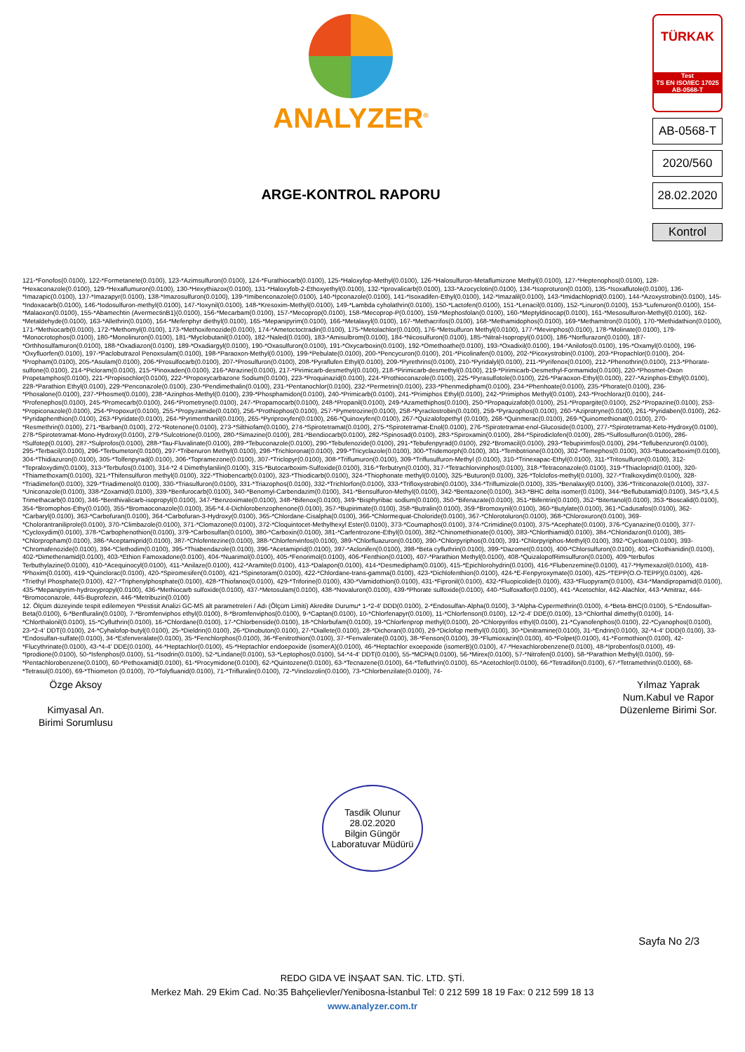ANALYZER<sup>®</sup>
ARGE-KONTROL RAPORU
TÜRKAK
Test
TS EN ISO/IEC 17025
AB-0568-T
AB-0568-T
2020/560
28.02.2020
Kontrol
121-*Fonofos(0.0100), 122-*Formetanete(0.0100), 123-*Azimsulfuron(0.0100), 124-*Furathiocarb(0.0100), 125-*Haloxyfop-Methyl(0.0100), 126-*Halosulfuron-Metaflumizone Methyl(0.0100), 127-*Heptenophos(0.0100), 128-*Hexaconazole(0.0100), 129-*Hexaflumuron(0.0100), 130-*Hexythiazox(0.0100), 131-*Haloxyfob-2-Ethoxyethyl(0.0100), 132-*Iprovalicarb(0.0100), 133-*Azocyclotin(0.0100), 134-*Isoproturon(0.0100), 135-*Isoxaflutole(0.0100), 136-*Imazapic(0.0100), 137-*Imazapyr(0.0100), 138-*Imazosulfuron(0.0100), 139-*Imibenconazole(0.0100), 140-*Ipconazole(0.0100), 141-*Isoxadifen-Ethyl(0.0100), 142-*Imazalil(0.0100), 143-*Imidachloprid(0.0100), 144-*Azoxystrobin(0.0100), 145-*Indoxacarb(0.0100), 146-*Iodosulfuron-methyl(0.0100), 147-*Ioxynil(0.0100), 148-*Kresoxim-Methyl(0.0100), 149-*Lambda cyholathrin(0.0100), 150-*Lactofen(0.0100), 151-*Lenacil(0.0100), 152-*Linuron(0.0100), 153-*Lufenuron(0.0100), 154-*Malaoxon(0.0100), 155-*Abamechtin (AvermectinB1)(0.0100), 156-*Mecarbam(0.0100), 157-*Mecoprop(0.0100), 158-*Mecoprop-P(0.0100), 159-*Mephosfolan(0.0100), 160-*Meptyldinocap(0.0100), 161-*Mesosulfuron-Methyl(0.0100), 162-*Metaldehyde(0.0100), 163-*Allethrin(0.0100), 164-*Mefenphyr diethyl(0.0100), 165-*Mepanipyrim(0.0100), 166-*Metalaxyl(0.0100), 167-*Methacrifos(0.0100), 168-*Methamidophos(0.0100), 169-*Methamitron(0.0100), 170-*Methidathion(0.0100), 171-*Methiocarb(0.0100), 172-*Methomyl(0.0100), 173-*Methoxifenozide(0.0100), 174-*Ametoctoctradin(0.0100), 175-*Metolachlor(0.0100), 176-*Metsulfuron Methyl(0.0100), 177-*Mevinphos(0.0100), 178-*Molinate(0.0100), 179-*Monocrotophos(0.0100), 180-*Monolinuron(0.0100), 181-*Myclobutanil(0.0100), 182-*Naled(0.0100), 183-*Amisulbrom(0.0100), 184-*Nicosulfuron(0.0100), 185-*Nitral-Isopropyl(0.0100), 186-*Norflurazon(0.0100), 187-*Orthhosulfamuron(0.0100), 188-*Oxadiazon(0.0100), 189-*Oxadiargyl(0.0100), 190-*Oxasulfuron(0.0100), 191-*Oxycarboxin(0.0100), 192-*Omethoathe(0.0100), 193-*Oxadixil(0.0100), 194-*Anilofos(0.0100), 195-*Oxamyl(0.0100), 196-*Oxyfluorfen(0.0100), 197-*Paclobutrazol Penoxsulam(0.0100), 198-*Paraoxon-Methyl(0.0100), 199-*Pebulate(0.0100), 200-*Pencycuron(0.0100), 201-*Picolinafen(0.0100), 202-*Picoxystrobin(0.0100), 203-*Propachlor(0.0100), 204-*Propham(0.0100), 205-*Asulam(0.0100), 206-*Prosulfocarb(0.0100), 207-*Prosulfuron(0.0100), 208-*Pyraflufen Ethyl(0.0100), 209-*Pyrethrins(0.0100), 210-*Pyridalyl(0.0100), 211-*Pyrifenox(0.0100), 212-*Phenothrin(0.0100), 213-*Phorate-sulfone(0.0100), 214-*Picloram(0.0100), 215-*Pinoxaden(0.0100), 216-*Atrazine(0.0100), 217-*Pirimicarb-desmethyl(0.0100), 218-*Pirimicarb-desmethyl(0.0100), 219-*Pirimicarb-Desmethyl-Formamido(0.0100), 220-*Phosmet-Oxon Propetamphos(0.0100), 221-*Propisochlor(0.0100), 222-*Propoxycarbazone Sodium(0.0100), 223-*Proquinazid(0.0100), 224-*Prothioconazole(0.0100), 225-*Pyrasulfotole(0.0100), 226-*Paraoxon-Ethyl(0.0100), 227-*Azinphos-Ethyl(0.0100), 228-*Parathion Ethyl(0.0100), 229-*Penconazole(0.0100), 230-*Pendimethalin(0.0100), 231-*Pentanochlor(0.0100), 232-*Permetrin(0.0100), 233-*Phenmedipham(0.0100), 234-*Phenhoate(0.0100), 235-*Phorate(0.0100), 236-*Phosalone(0.0100), 237-*Phosmet(0.0100), 238-*Azinphos-Methyl(0.0100), 239-*Phosphamidon(0.0100), 240-*Primicarb(0.0100), 241-*Primiphos Ethyl(0.0100), 242-*Primiphos Methyl(0.0100), 243-*Prochloraz(0.0100), 244-*Profenephos(0.0100), 245-*Promecarb(0.0100), 246-*Prometryne(0.0100), 247-*Propamocarb(0.0100), 248-*Propanil(0.0100), 249-*Azamethiphos(0.0100), 250-*Propaquizafob(0.0100), 251-*Propargite(0.0100), 252-*Propazine(0.0100), 253-*Propiconazole(0.0100), 254-*Propoxur(0.0100), 255-*Propyzamide(0.0100), 256-*Prothiophos(0.0100), 257-*Pymetrozine(0.0100), 258-*Pyraclostrobin(0.0100), 259-*Pyrazophos(0.0100), 260-*Aziprotryne(0.0100), 261-*Pyridaben(0.0100), 262-*Pyridaphenthion(0.0100), 263-*Pyridate(0.0100), 264-*Pyrimenthanil(0.0100), 265-*Pyriproxyfen(0.0100), 266-*Quinoxyfen(0.0100), 267-*Quizalofopethyl (0.0100), 268-*Quinmerac(0.0100), 269-*Quinomethionat(0.0100), 270-*Resmethrin(0.0100), 271-*Barban(0.0100), 272-*Rotenone(0.0100), 273-*Silthiofam(0.0100), 274-*Spirotetramat(0.0100), 275-*Spirotetramat-Enol(0.0100), 276-*Spirotetramat-enol-Glucoside(0.0100), 277-*Spirotetramat-Keto-Hydroxy(0.0100), 278-*Spirotetramat-Mono-Hydroxy(0.0100), 279-*Sulcotrione(0.0100), 280-*Simazine(0.0100), 281-*Bendiocarb(0.0100), 282-*Spinosad(0.0100), 283-*Spiroxamin(0.0100), 284-*Spirodiclofen(0.0100), 285-*Sulfosulfuron(0.0100), 286-*Sulfotep(0.0100), 287-*Sulprofos(0.0100), 288-*Tau-Fluvalinate(0.0100), 289-*Tebuconazole(0.0100), 290-*Tebufenozide(0.0100), 291-*Tebufenpyrad(0.0100), 292-*Bromacil(0.0100), 293-*Tebupirimfos(0.0100), 294-*Teflubenzuron(0.0100), 295-*Terbacil(0.0100), 296-*Terbumeton(0.0100), 297-*Tribenuron Methyl(0.0100), 298-*Trichloronat(0.0100), 299-*Tricyclazole(0.0100), 300-*Tridemorph(0.0100), 301-*Tembotrione(0.0100), 302-*Temephos(0.0100), 303-*Butocarboxim(0.0100), 304-*Thidiazuron(0.0100), 305-*Tolfenpyrad(0.0100), 306-*Topramezone(0.0100), 307-*Triclopyr(0.0100), 308-*Triflumuron(0.0100), 309-*Triflusulfuron-Methyl (0.0100), 310-*Trinexapac-Ethyl(0.0100), 311-*Tritosulfuron(0.0100), 312-*Tepraloxydim(0.0100), 313-*Terbufos(0.0100), 314-*2 4 Dimethylanilin(0.0100), 315-*Butocarboxim-Sulfoxide(0.0100), 316-*Terbutryn(0.0100), 317-*Tetrachlorvinphos(0.0100), 318-*Tetraconazole(0.0100), 319-*Thiacloprid(0.0100), 320-*Thiamethoxam(0.0100), 321-*Thifensulfuron methyl(0.0100), 322-*Thiobencarb(0.0100), 323-*Thiodicarb(0.0100), 324-*Thiophonate methyl(0.0100), 325-*Buturon(0.0100), 326-*Tolclofos-methyl(0.0100), 327-*Tralkoxydim(0.0100), 328-*Triadimefon(0.0100), 329-*Triadimenol(0.0100), 330-*Triasulfuron(0.0100), 331-*Triazophos(0.0100), 332-*Trichlorfon(0.0100), 333-*Trifloxystrobin(0.0100), 334-*Triflumizole(0.0100), 335-*Benalaxyl(0.0100), 336-*Triticonazole(0.0100), 337-*Uniconazole(0.0100), 338-*Zoxamid(0.0100), 339-*Benfurocarb(0.0100), 340-*Benomyl-Carbendazim(0.0100), 341-*Bensulfuron-Methyl(0.0100), 342-*Bentazone(0.0100), 343-*BHC delta isomer(0.0100), 344-*Beflubutamid(0.0100), 345-*3,4,5 Trimethacarb(0.0100), 346-*Benthivalicarb-isopropyl(0.0100), 347-*Benzoximate(0.0100), 348-*Bifenox(0.0100), 349-*Bisphyribac sodium(0.0100), 350-*Bifenazate(0.0100), 351-*Bifentrin(0.0100), 352-*Bitertanol(0.0100), 353-*Boscalid(0.0100), 354-*Bromophos-Ethy(0.0100), 355-*Bromaoconazole(0.0100), 356-*4.4-Dichlorobenzophenone(0.0100), 357-*Bupirimate(0.0100), 358-*Butralin(0.0100), 359-*Bromoxynil(0.0100), 360-*Butylate(0.0100), 361-*Cadusafos(0.0100), 362-*Carbaryl(0.0100), 363-*Carbofuran(0.0100), 364-*Carbofuran-3-Hydroxy(0.0100), 365-*Chlordane-Cisalpha(0.0100), 366-*Chlormequat-Choloride(0.0100), 367-*Chlorotoluron(0.0100), 368-*Chloroxuron(0.0100), 369-*Cholorantraniliprole(0.0100), 370-*Climbazole(0.0100), 371-*Clomazone(0.0100), 372-*Cloquintocet-Methylhexyl Ester(0.0100), 373-*Coumaphos(0.0100), 374-*Crimidine(0.0100), 375-*Acephate(0.0100), 376-*Cyanazine(0.0100), 377-*Cycloxydim(0.0100), 378-*Carbophenothion(0.0100), 379-*Carbosulfan(0.0100), 380-*Carboxin(0.0100), 381-*Carfentrozone-Ethyl(0.0100), 382-*Chinomethionate(0.0100), 383-*Chlorthiamid(0.0100), 384-*Chloridazon(0.0100), 385-*Chlorpropham(0.0100), 386-*Aceptamiprid(0.0100), 387-*Chlofentezine(0.0100), 388-*Chlorfenvinfos(0.0100), 389-*Chlorfluazuron(0.0100), 390-*Chlorpyriphos(0.0100), 391-*Chlorpyriphos-Methyl(0.0100), 392-*Cycloate(0.0100), 393-*Chromafenozide(0.0100), 394-*Clethodim(0.0100), 395-*Thiabendazole(0.0100), 396-*Acetamiprid(0.0100), 397-*Aclonifen(0.0100), 398-*Beta cyfluthrin(0.0100), 399-*Dazomet(0.0100), 400-*Chlorsulfuron(0.0100), 401-*Ckothianidin(0.0100), 402-*Dimethenamid(0.0100), 403-*Ethion Famoxadone(0.0100), 404-*Nuarimol(0.0100), 405-*Fenorimol(0.0100), 406-*Fenthion(0.0100), 407-*Parathion Methyl(0.0100), 408-*QuizalopofRimsulfuron(0.0100), 409-*terbufos Terbuthylazine(0.0100), 410-*Acequinocyl(0.0100), 411-*Anilaze(0.0100), 412-*Aramite(0.0100), 413-*Dalapon(0.0100), 414-*Desmedipham(0.0100), 415-*Epichlorohydrin(0.0100), 416-*Flubenzemine(0.0100), 417-*Hymexazol(0.0100), 418-*Phoxim(0.0100), 419-*Quinclorac(0.0100), 420-*Spiromesifen(0.0100), 421-*Spinetoram(0.0100), 422-*Chlordane-trans-gamma(0.0100), 423-*Dichlofenthion(0.0100), 424-*E-Fenpyroxymate(0.0100), 425-*TEPP(O.O-TEPP)(0.0100), 426-*Triethyl Phosphate(0.0100), 427-*Triphenylphosphate(0.0100), 428-*Thiofanox(0.0100), 429-*Triforine(0.0100), 430-*Vamidothion(0.0100), 431-*Fipronil(0.0100), 432-*Fluopicolide(0.0100), 433-*Fluopyram(0.0100), 434-*Mandipropamid(0.0100), 435-*Mepanipyrim-hydroxypropyl(0.0100), 436-*Methiocarb sulfoxide(0.0100), 437-*Metosulam(0.0100), 438-*Novaluron(0.0100), 439-*Phorate sulfoxide(0.0100), 440-*Sulfoxaflor(0.0100), 441-*Acetochlor, 442-Alachlor, 443-*Amitraz, 444-*Bromoconazole, 445-Buprofezin, 446-*Metribuzin(0.0100)
12. Ölçüm düzeyinde tespit edilemeyen *Pestisit Analizi GC-MS alt parametreleri / Adı (Ölçüm Limiti) Akredite Durumu* 1-*2-4' DDD(0.0100), 2-*Endosulfan-Alpha(0.0100), 3-*Alpha-Cypermethrin(0.0100), 4-*Beta-BHC(0.0100), 5-*Endosulfan-Beta(0.0100), 6-*Benfluralin(0.0100), 7-*Bromfenviphos ethyl(0.0100), 8-*Bromfenviphos(0.0100), 9-*Captan(0.0100), 10-*Chlorfenapyr(0.0100), 11-*Chlorfenson(0.0100), 12-*2-4' DDE(0.0100), 13-*Chlorthal dimethy(0.0100), 14-*Chlorthalonil(0.0100), 15-*Cyfluthrin(0.0100), 16-*Chlordane(0.0100), 17-*Chlorbenside(0.0100), 18-*Chlorbufam(0.0100), 19-*Chlorfenprop methyl(0.0100), 20-*Chlorpyrifos ethyl(0.0100), 21-*Cyanofenphos(0.0100), 22-*Cyanophos(0.0100), 23-*2-4' DDT(0.0100), 24-*Cyhalofop-butyl(0.0100), 25-*Dieldrin(0.0100), 26-*Dinobuton(0.0100), 27-*Diallete(0.0100), 28-*Dichoran(0.0100), 29-*Diclofop methyl(0.0100), 30-*Dinitramine(0.0100), 31-*Endrin(0.0100), 32-*4-4' DDD(0.0100), 33-*Endosulfan-sulfate(0.0100), 34-*Esfenveralate(0.0100), 35-*Fenchlorphos(0.0100), 36-*Fenitrothion(0.0100), 37-*Fenvalerate(0.0100), 38-*Fenson(0.0100), 39-*Flumioxazin(0.0100), 40-*Folpet(0.0100), 41-*Formothion(0.0100), 42-*Flucythrinate(0.0100), 43-*4-4' DDE(0.0100), 44-*Heptachlor(0.0100), 45-*Heptachlor endoepoxide (isomerA)(0.0100), 46-*Heptachlor exoepoxide (isomerB)(0.0100), 47-*Hexachlorobenzene(0.0100), 48-*Iprobenfos(0.0100), 49-*Iprodione(0.0100), 50-*Isfenphos(0.0100), 51-*Isodrin(0.0100), 52-*Lindane(0.0100), 53-*Leptophos(0.0100), 54-*4-4' DDT(0.0100), 55-*MCPA(0.0100), 56-*Mirex(0.0100), 57-*Nitrofen(0.0100), 58-*Parathion Methyl(0.0100), 59-*Pentachlorobenzene(0.0100), 60-*Pethoxamid(0.0100), 61-*Procymidone(0.0100), 62-*Quintozene(0.0100), 63-*Tecnazene(0.0100), 64-*Tefluthrin(0.0100), 65-*Acetochlor(0.0100), 66-*Tetradifon(0.0100), 67-*Tetramethrin(0.0100), 68-*Tetrasul(0.0100), 69-*Thiometon (0.0100), 70-*Tolyfluanid(0.0100), 71-*Trifluralin(0.0100), 72-*Vinclozolin(0.0100), 73-*Chlorbenzilate(0.0100), 74-
Özge Aksoy
Kimyasal An.
Birimi Sorumlusu
Yılmaz Yaprak
Num.Kabul ve Rapor
Düzenleme Birimi Sor.
Tasdik Olunur
28.02.2020
Bilgin Güngör
Laboratuvar Müdürü
Sayfa No 2/3
REDO GIDA VE İNŞAAT SAN. TİC. LTD. ŞTİ.
Merkez Mah. 29 Ekim Cad. No:35 Bahçelievler/Yenibosna-İstanbul Tel: 0 212 599 18 19 Fax: 0 212 599 18 13
www.analyzer.com.tr